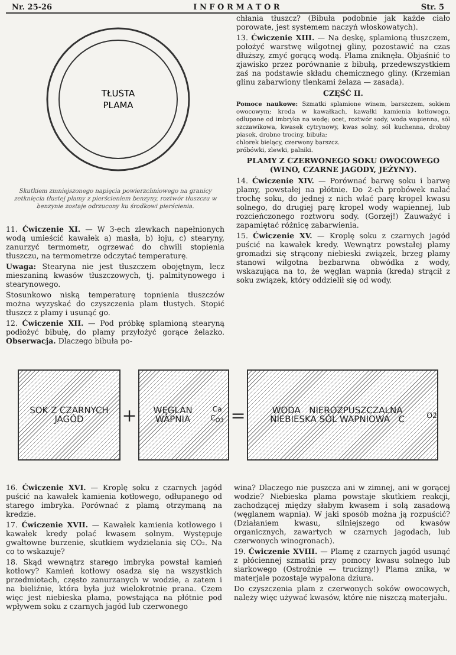Nr. 25-26 I N F O R M A T O R Str. 5
TŁUSTA
PLAMA
Skutkiem zmniejszonego napięcia powierzchniowego na granicy zetknięcia tłustej plamy z pierścieniem benzyny, roztwór tłuszczu w benzynie zostaje odrzucony ku środkowi pierścienia.
11. Ćwiczenie XI. — W 3-ech zlewkach napełnionych wodą umieścić kawałek a) masła, b) łoju, c) stearyny, zanurzyć termometr, ogrzewać do chwili stopienia tłuszczu, na termometrze odczytać temperaturę.
Uwaga: Stearyna nie jest tłuszczem obojętnym, lecz mieszaniną kwasów tłuszczowych, tj. palmitynowego i stearynowego.
Stosunkowo niską temperaturę topnienia tłuszczów można wyzyskać do czyszczenia plam tłustych. Stopić tłuszcz z plamy i usunąć go.
12. Ćwiczenie XII. — Pod próbkę splamioną stearyną podłożyć bibułę, do plamy przyłożyć gorące żelazko. Obserwacja. Dlaczego bibuła po-
chłania tłuszcz? (Bibuła podobnie jak każde ciało porowate, jest systemem naczyń włoskowatych).
13. Ćwiczenie XIII. — Na deskę, splamioną tłuszczem, położyć warstwę wilgotnej gliny, pozostawić na czas dłuższy, zmyć gorącą wodą. Plama zniknęła. Objaśnić to zjawisko przez porównanie z bibułą, przedewszystkiem zaś na podstawie składu chemicznego gliny. (Krzemian glinu zabarwiony tlenkami żelaza — zasada).
CZĘŚĆ II.
Pomoce naukowe: Szmatki splamione winem, barszczem, sokiem owocowym; kreda w kawałkach, kawałki kamienia kotłowego, odłupane od imbryka na wodę; ocet, roztwór sody, woda wapienna, sól szczawikowa, kwasek cytrynowy, kwas solny, sól kuchenna, drobny piasek, drobne trociny, bibuła;
chlorek bielący, czerwony barszcz.
próbówki, zlewki, palniki.
PLAMY Z CZERWONEGO SOKU OWOCOWEGO (WINO, CZARNE JAGODY, JEŻYNY).
14. Ćwiczenie XIV. — Porównać barwę soku i barwę plamy, powstałej na płótnie. Do 2-ch probówek nalać trochę soku, do jednej z nich wlać parę kropel kwasu solnego, do drugiej parę kropel wody wapiennej, lub rozcieńczonego roztworu sody. (Gorzej!) Zauważyć i zapamiętać różnicę zabarwienia.
15. Ćwiczenie XV. — Kroplę soku z czarnych jagód puścić na kawałek kredy. Wewnątrz powstałej plamy gromadzi się strącony niebieski związek, brzeg plamy stanowi wilgotna bezbarwna obwódka z wody, wskazująca na to, że węglan wapnia (kreda) strącił z soku związek, który oddzielił się od wody.
SOK Z CZARNYCH JAGÓD
+
WĘGLAN WAPNIA Ca C<sub>O3</sub>
=
WODA NIEROZPUSZCZALNA NIEBIESKA SÓL WAPNIOWA C<sub>O2</sub>
16. Ćwiczenie XVI. — Kroplę soku z czarnych jagód puścić na kawałek kamienia kotłowego, odłupanego od starego imbryka. Porównać z plamą otrzymaną na kredzie.
17. Ćwiczenie XVII. — Kawałek kamienia kotłowego i kawałek kredy polać kwasem solnym. Występuje gwałtowne burzenie, skutkiem wydzielania się CO₂. Na co to wskazuje?
18. Skąd wewnątrz starego imbryka powstał kamień kotłowy? Kamień kotłowy osadza się na wszystkich przedmiotach, często zanurzanych w wodzie, a zatem i na bieliźnie, która była już wielokrotnie prana. Czem więc jest niebieska plama, powstająca na płótnie pod wpływem soku z czarnych jagód lub czerwonego
wina? Dlaczego nie puszcza ani w zimnej, ani w gorącej wodzie? Niebieska plama powstaje skutkiem reakcji, zachodzącej między słabym kwasem i solą zasadową (węglanem wapnia). W jaki sposób można ją rozpuścić? (Działaniem kwasu, silniejszego od kwasów organicznych, zawartych w czarnych jagodach, lub czerwonych winogronach).
19. Ćwiczenie XVIII. — Plamę z czarnych jagód usunąć z płóciennej szmatki przy pomocy kwasu solnego lub siarkowego (Ostrożnie — trucizny!) Plama znika, w materjale pozostaje wypalona dziura.
Do czyszczenia plam z czerwonych soków owocowych, należy więc używać kwasów, które nie niszczą materjału.